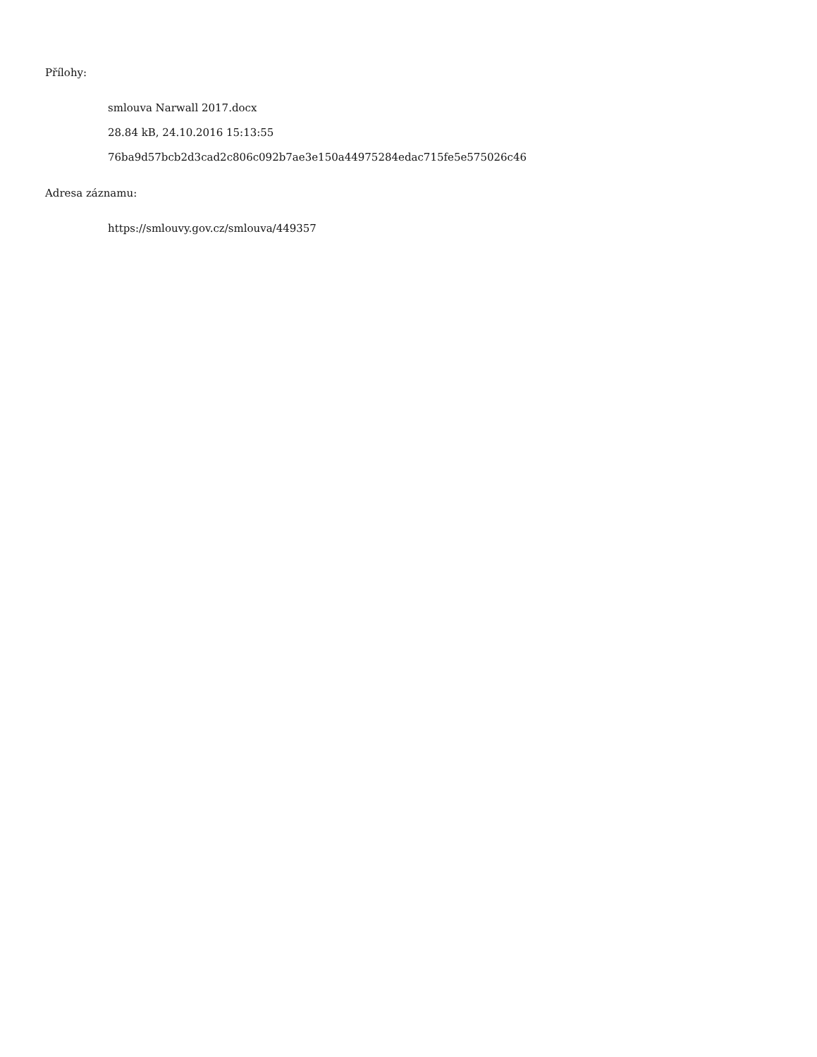Přílohy:
smlouva Narwall 2017.docx
28.84 kB, 24.10.2016 15:13:55
76ba9d57bcb2d3cad2c806c092b7ae3e150a44975284edac715fe5e575026c46
Adresa záznamu:
https://smlouvy.gov.cz/smlouva/449357